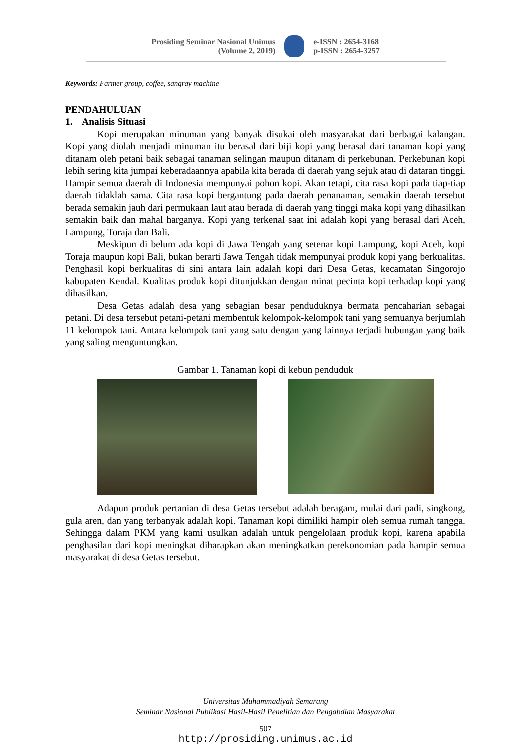Prosiding Seminar Nasional Unimus
(Volume 2, 2019)
e-ISSN : 2654-3168
p-ISSN : 2654-3257
Keywords: Farmer group, coffee, sangray machine
PENDAHULUAN
1. Analisis Situasi
Kopi merupakan minuman yang banyak disukai oleh masyarakat dari berbagai kalangan. Kopi yang diolah menjadi minuman itu berasal dari biji kopi yang berasal dari tanaman kopi yang ditanam oleh petani baik sebagai tanaman selingan maupun ditanam di perkebunan. Perkebunan kopi lebih sering kita jumpai keberadaannya apabila kita berada di daerah yang sejuk atau di dataran tinggi. Hampir semua daerah di Indonesia mempunyai pohon kopi. Akan tetapi, cita rasa kopi pada tiap-tiap daerah tidaklah sama. Cita rasa kopi bergantung pada daerah penanaman, semakin daerah tersebut berada semakin jauh dari permukaan laut atau berada di daerah yang tinggi maka kopi yang dihasilkan semakin baik dan mahal harganya. Kopi yang terkenal saat ini adalah kopi yang berasal dari Aceh, Lampung, Toraja dan Bali.
Meskipun di belum ada kopi di Jawa Tengah yang setenar kopi Lampung, kopi Aceh, kopi Toraja maupun kopi Bali, bukan berarti Jawa Tengah tidak mempunyai produk kopi yang berkualitas. Penghasil kopi berkualitas di sini antara lain adalah kopi dari Desa Getas, kecamatan Singorojo kabupaten Kendal. Kualitas produk kopi ditunjukkan dengan minat pecinta kopi terhadap kopi yang dihasilkan.
Desa Getas adalah desa yang sebagian besar penduduknya bermata pencaharian sebagai petani. Di desa tersebut petani-petani membentuk kelompok-kelompok tani yang semuanya berjumlah 11 kelompok tani. Antara kelompok tani yang satu dengan yang lainnya terjadi hubungan yang baik yang saling menguntungkan.
Gambar 1. Tanaman kopi di kebun penduduk
Adapun produk pertanian di desa Getas tersebut adalah beragam, mulai dari padi, singkong, gula aren, dan yang terbanyak adalah kopi. Tanaman kopi dimiliki hampir oleh semua rumah tangga. Sehingga dalam PKM yang kami usulkan adalah untuk pengelolaan produk kopi, karena apabila penghasilan dari kopi meningkat diharapkan akan meningkatkan perekonomian pada hampir semua masyarakat di desa Getas tersebut.
Universitas Muhammadiyah Semarang
Seminar Nasional Publikasi Hasil-Hasil Penelitian dan Pengabdian Masyarakat
507
http://prosiding.unimus.ac.id